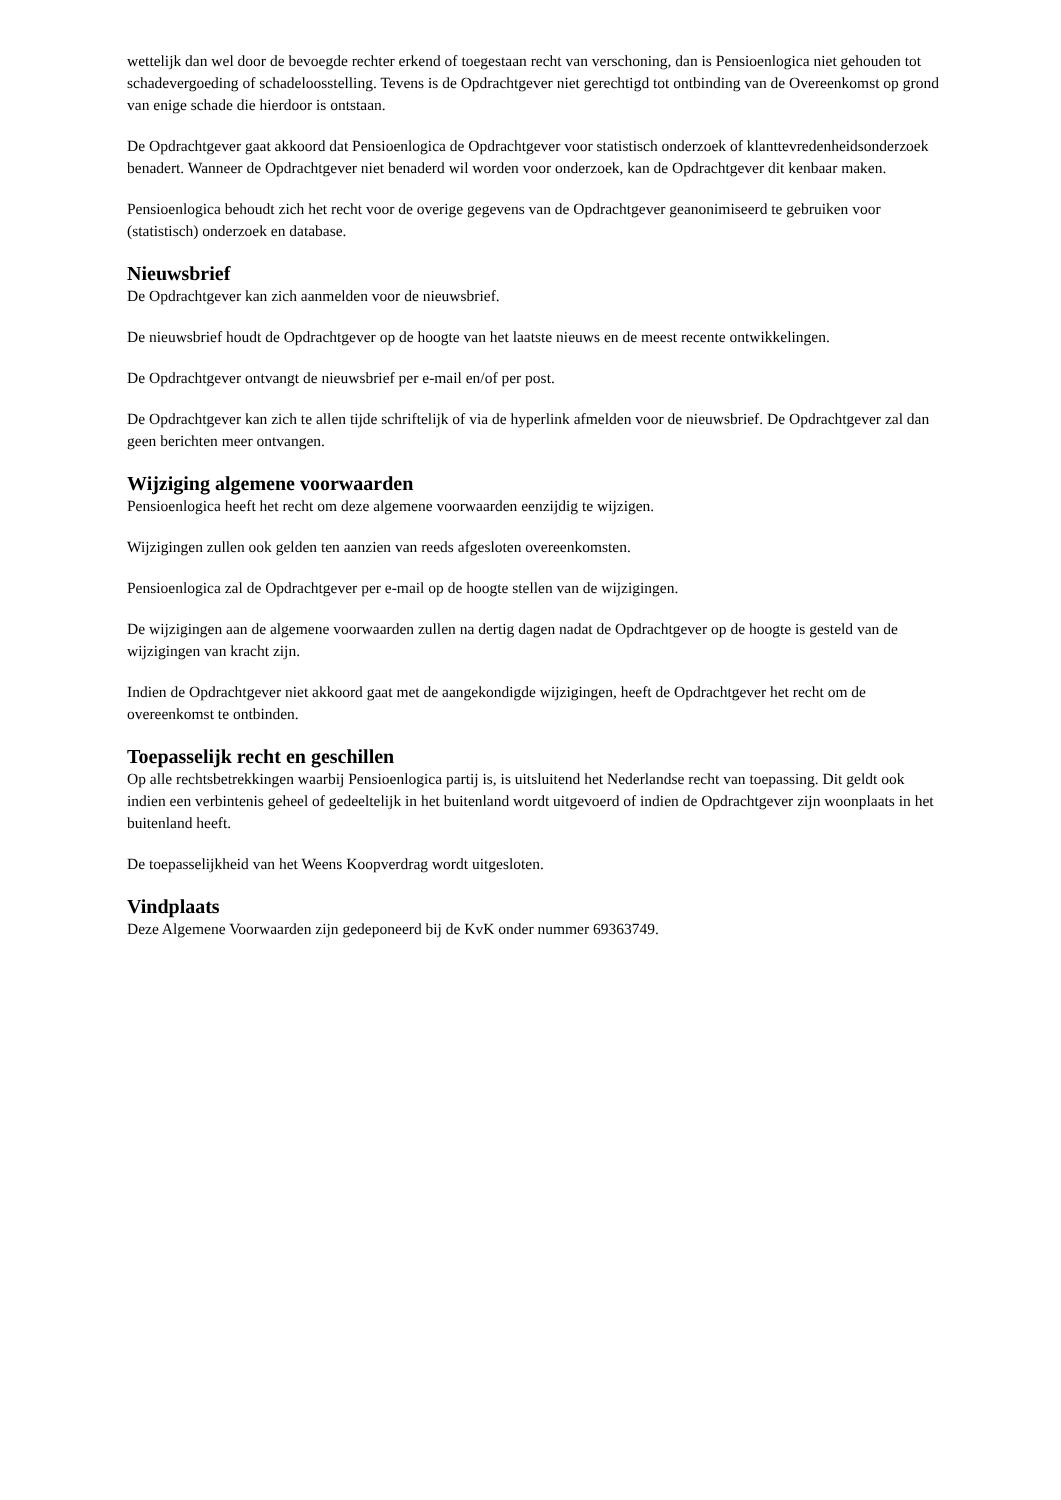wettelijk dan wel door de bevoegde rechter erkend of toegestaan recht van verschoning, dan is Pensioenlogica niet gehouden tot schadevergoeding of schadeloosstelling. Tevens is de Opdrachtgever niet gerechtigd tot ontbinding van de Overeenkomst op grond van enige schade die hierdoor is ontstaan.
De Opdrachtgever gaat akkoord dat Pensioenlogica de Opdrachtgever voor statistisch onderzoek of klanttevredenheidsonderzoek benadert. Wanneer de Opdrachtgever niet benaderd wil worden voor onderzoek, kan de Opdrachtgever dit kenbaar maken.
Pensioenlogica behoudt zich het recht voor de overige gegevens van de Opdrachtgever geanonimiseerd te gebruiken voor (statistisch) onderzoek en database.
Nieuwsbrief
De Opdrachtgever kan zich aanmelden voor de nieuwsbrief.
De nieuwsbrief houdt de Opdrachtgever op de hoogte van het laatste nieuws en de meest recente ontwikkelingen.
De Opdrachtgever ontvangt de nieuwsbrief per e-mail en/of per post.
De Opdrachtgever kan zich te allen tijde schriftelijk of via de hyperlink afmelden voor de nieuwsbrief. De Opdrachtgever zal dan geen berichten meer ontvangen.
Wijziging algemene voorwaarden
Pensioenlogica heeft het recht om deze algemene voorwaarden eenzijdig te wijzigen.
Wijzigingen zullen ook gelden ten aanzien van reeds afgesloten overeenkomsten.
Pensioenlogica zal de Opdrachtgever per e-mail op de hoogte stellen van de wijzigingen.
De wijzigingen aan de algemene voorwaarden zullen na dertig dagen nadat de Opdrachtgever op de hoogte is gesteld van de wijzigingen van kracht zijn.
Indien de Opdrachtgever niet akkoord gaat met de aangekondigde wijzigingen, heeft de Opdrachtgever het recht om de overeenkomst te ontbinden.
Toepasselijk recht en geschillen
Op alle rechtsbetrekkingen waarbij Pensioenlogica partij is, is uitsluitend het Nederlandse recht van toepassing. Dit geldt ook indien een verbintenis geheel of gedeeltelijk in het buitenland wordt uitgevoerd of indien de Opdrachtgever zijn woonplaats in het buitenland heeft.
De toepasselijkheid van het Weens Koopverdrag wordt uitgesloten.
Vindplaats
Deze Algemene Voorwaarden zijn gedeponeerd bij de KvK onder nummer 69363749.